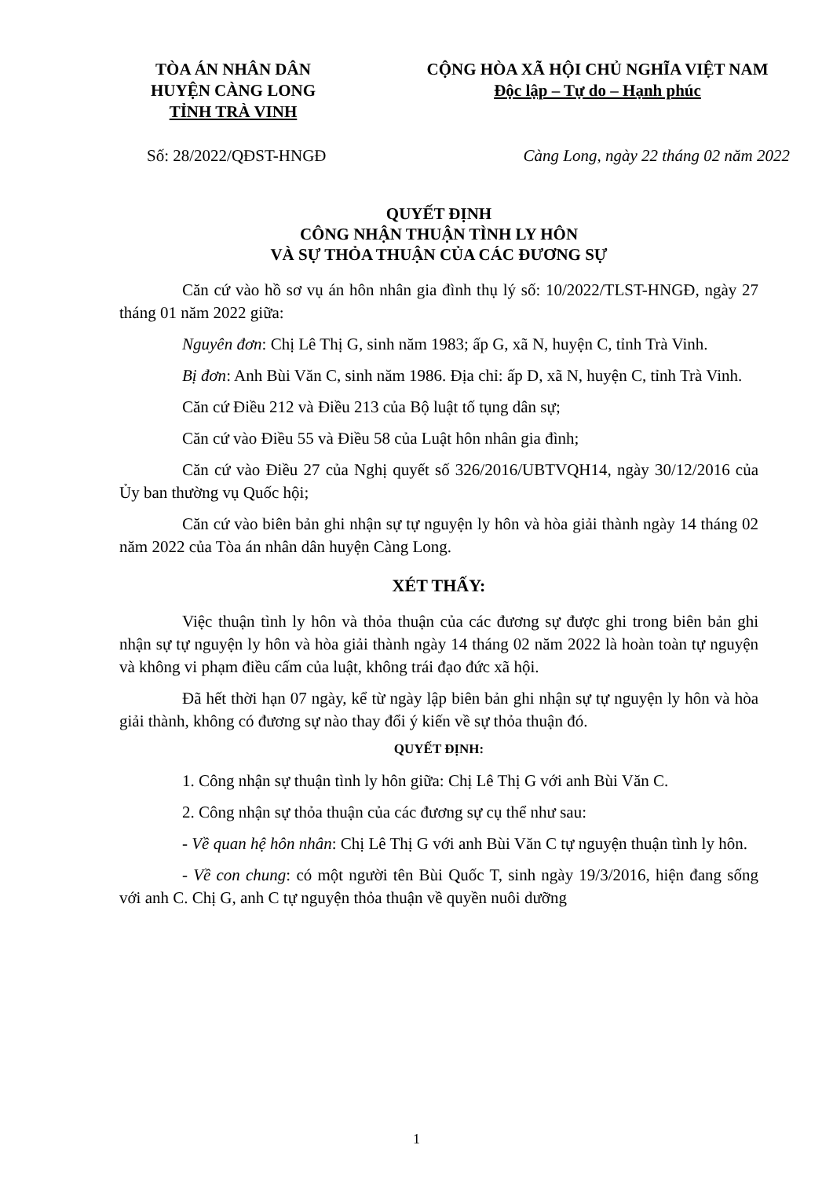TÒA ÁN NHÂN DÂN
HUYỆN CÀNG LONG
TỈNH TRÀ VINH
CỘNG HÒA XÃ HỘI CHỦ NGHĨA VIỆT NAM
Độc lập – Tự do – Hạnh phúc
Số: 28/2022/QĐST-HNGĐ Càng Long, ngày 22 tháng 02 năm 2022
QUYẾT ĐỊNH
CÔNG NHẬN THUẬN TÌNH LY HÔN
VÀ SỰ THỎA THUẬN CỦA CÁC ĐƯƠNG SỰ
Căn cứ vào hồ sơ vụ án hôn nhân gia đình thụ lý số: 10/2022/TLST-HNGĐ, ngày 27 tháng 01 năm 2022 giữa:
Nguyên đơn: Chị Lê Thị G, sinh năm 1983; ấp G, xã N, huyện C, tỉnh Trà Vinh.
Bị đơn: Anh Bùi Văn C, sinh năm 1986. Địa chỉ: ấp D, xã N, huyện C, tỉnh Trà Vinh.
Căn cứ Điều 212 và Điều 213 của Bộ luật tố tụng dân sự;
Căn cứ vào Điều 55 và Điều 58 của Luật hôn nhân gia đình;
Căn cứ vào Điều 27 của Nghị quyết số 326/2016/UBTVQH14, ngày 30/12/2016 của Ủy ban thường vụ Quốc hội;
Căn cứ vào biên bản ghi nhận sự tự nguyện ly hôn và hòa giải thành ngày 14 tháng 02 năm 2022 của Tòa án nhân dân huyện Càng Long.
XÉT THẤY:
Việc thuận tình ly hôn và thỏa thuận của các đương sự được ghi trong biên bản ghi nhận sự tự nguyện ly hôn và hòa giải thành ngày 14 tháng 02 năm 2022 là hoàn toàn tự nguyện và không vi phạm điều cấm của luật, không trái đạo đức xã hội.
Đã hết thời hạn 07 ngày, kể từ ngày lập biên bản ghi nhận sự tự nguyện ly hôn và hòa giải thành, không có đương sự nào thay đổi ý kiến về sự thỏa thuận đó.
QUYẾT ĐỊNH:
1. Công nhận sự thuận tình ly hôn giữa: Chị Lê Thị G với anh Bùi Văn C.
2. Công nhận sự thỏa thuận của các đương sự cụ thể như sau:
- Về quan hệ hôn nhân: Chị Lê Thị G với anh Bùi Văn C tự nguyện thuận tình ly hôn.
- Về con chung: có một người tên Bùi Quốc T, sinh ngày 19/3/2016, hiện đang sống với anh C. Chị G, anh C tự nguyện thỏa thuận về quyền nuôi dưỡng
1